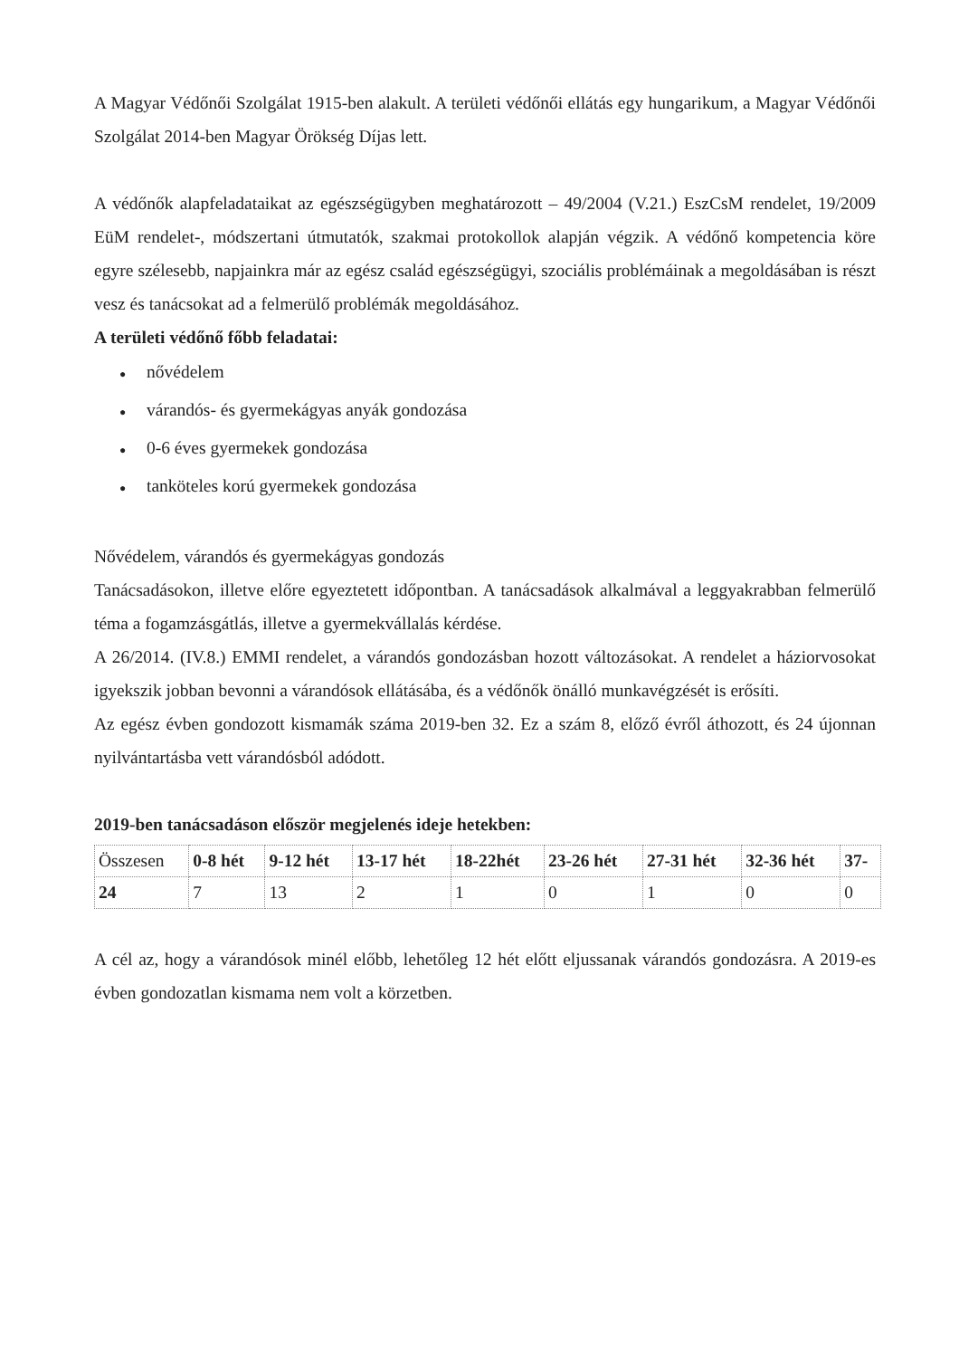A Magyar Védőnői Szolgálat 1915-ben alakult. A területi védőnői ellátás egy hungarikum, a Magyar Védőnői Szolgálat 2014-ben Magyar Örökség Díjas lett.
A védőnők alapfeladataikat az egészségügyben meghatározott – 49/2004 (V.21.) EszCsM rendelet, 19/2009 EüM rendelet-, módszertani útmutatók, szakmai protokollok alapján végzik. A védőnő kompetencia köre egyre szélesebb, napjainkra már az egész család egészségügyi, szociális problémáinak a megoldásában is részt vesz és tanácsokat ad a felmerülő problémák megoldásához.
A területi védőnő főbb feladatai:
● nővédelem
● várandós- és gyermekágyas anyák gondozása
● 0-6 éves gyermekek gondozása
● tanköteles korú gyermekek gondozása
Nővédelem, várandós és gyermekágyas gondozás
Tanácsadásokon, illetve előre egyeztetett időpontban. A tanácsadások alkalmával a leggyakrabban felmerülő téma a fogamzásgátlás, illetve a gyermekvállalás kérdése.
A 26/2014. (IV.8.) EMMI rendelet, a várandós gondozásban hozott változásokat. A rendelet a háziorvosokat igyekszik jobban bevonni a várandósok ellátásába, és a védőnők önálló munkavégzését is erősíti.
Az egész évben gondozott kismamák száma 2019-ben 32. Ez a szám 8, előző évről áthozott, és 24 újonnan nyilvántartásba vett várandósból adódott.
2019-ben tanácsadáson először megjelenés ideje hetekben:
| Összesen | 0-8 hét | 9-12 hét | 13-17 hét | 18-22hét | 23-26 hét | 27-31 hét | 32-36 hét | 37- |
| 24 | 7 | 13 | 2 | 1 | 0 | 1 | 0 | 0 |
A cél az, hogy a várandósok minél előbb, lehetőleg 12 hét előtt eljussanak várandós gondozásra. A 2019-es évben gondozatlan kismama nem volt a körzetben.